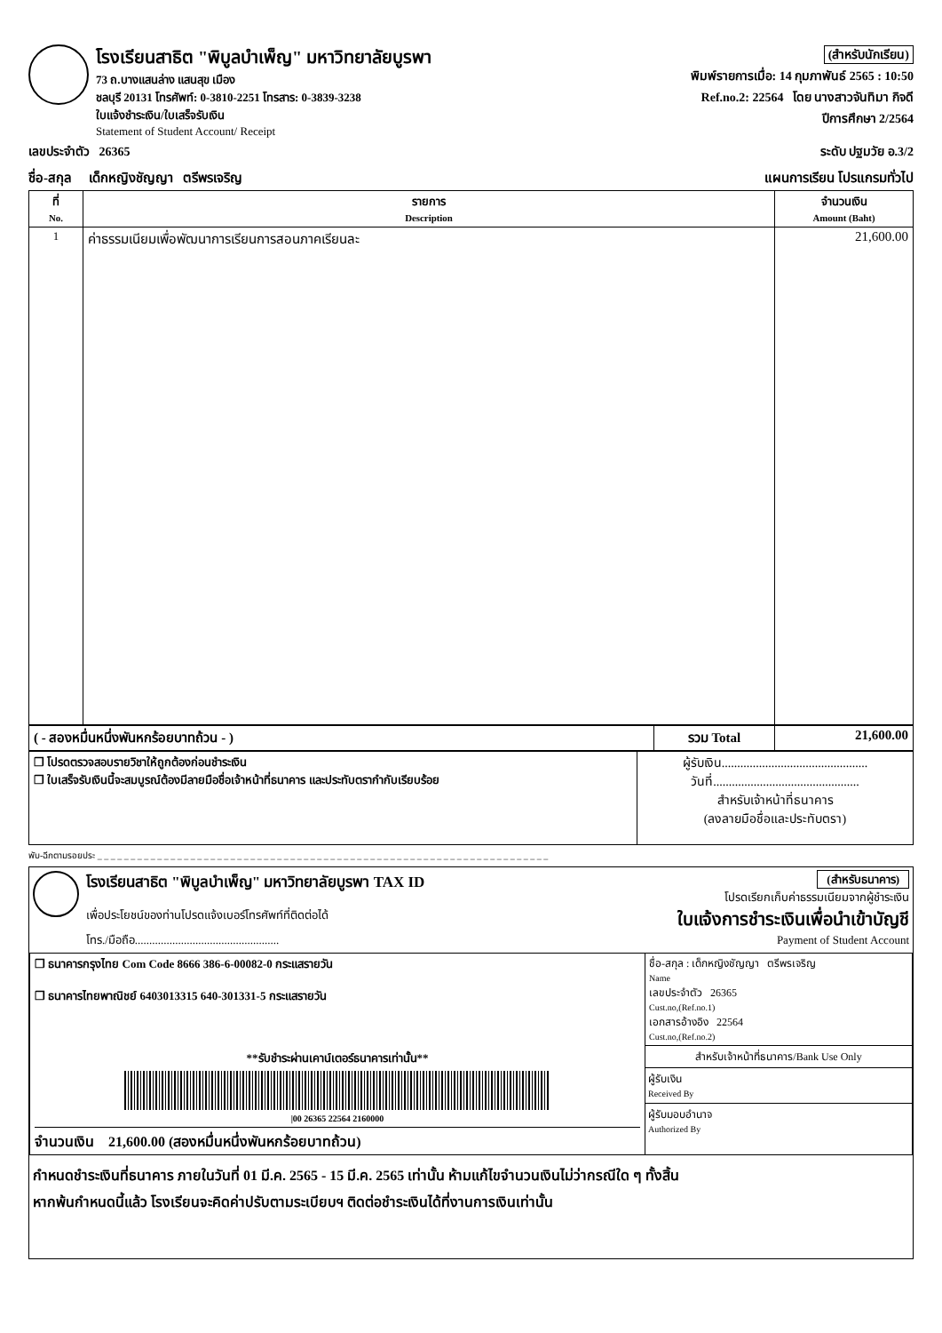โรงเรียนสาธิต "พิบูลบำเพ็ญ" มหาวิทยาลัยบูรพา
73 ถ.บางแสนล่าง แสนสุข เมือง
ชลบุรี 20131 โทรศัพท์: 0-3810-2251 โทรสาร: 0-3839-3238
ใบแจ้งชำระเงิน/ใบเสร็จรับเงิน
Statement of Student Account/ Receipt
(สำหรับนักเรียน)
พิมพ์รายการเมื่อ: 14 กุมภาพันธ์ 2565 : 10:50
Ref.no.2: 22564 โดย นางสาวจันทิมา กิจดี
ปีการศึกษา 2/2564
เลขประจำตัว 26365 ระดับ ปฐมวัย อ.3/2
ชื่อ-สกุล เด็กหญิงชัญญา ตรีพรเจริญ แผนการเรียน โปรแกรมทั่วไป
| ที่ No. | รายการ Description | จำนวนเงิน Amount (Baht) |
| --- | --- | --- |
| 1 | ค่าธรรมเนียมเพื่อพัฒนาการเรียนการสอนภาคเรียนละ | 21,600.00 |
| ( - สองหมื่นหนึ่งพันหกร้อยบาทถ้วน - ) | รวม Total | 21,600.00 |
| ❒ โปรดตรวจสอบรายวิชาให้ถูกต้องก่อนชำระเงิน ❒ ใบเสร็จรับเงินนี้จะสมบูรณ์ต้องมีลายมือชื่อเจ้าหน้าที่ธนาคาร และประทับตรากำกับเรียบร้อย | ผู้รับเงิน............................................... วันที่............................................... สำหรับเจ้าหน้าที่ธนาคาร (ลงลายมือชื่อและประทับตรา) |
พับ-ฉีกตามรอยประ _ _ _ _ _ _ _ _ _ _ _ _ _ _ _ _ _ _ _ _ _ _ _ _ _ _ _ _ _ _ _ _ _ _ _ _ _ _ _ _ _ _ _ _ _ _ _ _ _ _ _ _ _ _ _ _ _ _ _ _ _ _ _ _ _ _ _ _
โรงเรียนสาธิต "พิบูลบำเพ็ญ" มหาวิทยาลัยบูรพา TAX ID
เพื่อประโยชน์ของท่านโปรดแจ้งเบอร์โทรศัพท์ที่ติดต่อได้
โทร./มือถือ..................................................
(สำหรับธนาคาร)
โปรดเรียกเก็บค่าธรรมเนียมจากผู้ชำระเงิน
ใบแจ้งการชำระเงินเพื่อนำเข้าบัญชี
Payment of Student Account
| ❒ ธนาคารกรุงไทย Com Code 8666 386-6-00082-0 กระแสรายวัน ❒ ธนาคารไทยพาณิชย์ 6403013315 640-301331-5 กระแสรายวัน **รับชำระผ่านเคาน์เตอร์ธนาคารเท่านั้น** /00 26365 22564 2160000 จำนวนเงิน 21,600.00 (สองหมื่นหนึ่งพันหกร้อยบาทถ้วน) | ชื่อ-สกุล : เด็กหญิงชัญญา ตรีพรเจริญ Name เลขประจำตัว 26365 Cust.no,(Ref.no.1) เอกสารอ้างอิง 22564 Cust.no,(Ref.no.2) สำหรับเจ้าหน้าที่ธนาคาร/Bank Use Only ผู้รับเงิน Received By ผู้รับมอบอำนาจ Authorized By |
กำหนดชำระเงินที่ธนาคาร ภายในวันที่ 01 มี.ค. 2565 - 15 มี.ค. 2565 เท่านั้น ห้ามแก้ไขจำนวนเงินไม่ว่ากรณีใด ๆ ทั้งสิ้น
หากพ้นกำหนดนี้แล้ว โรงเรียนจะคิดค่าปรับตามระเบียบฯ ติดต่อชำระเงินได้ที่งานการเงินเท่านั้น